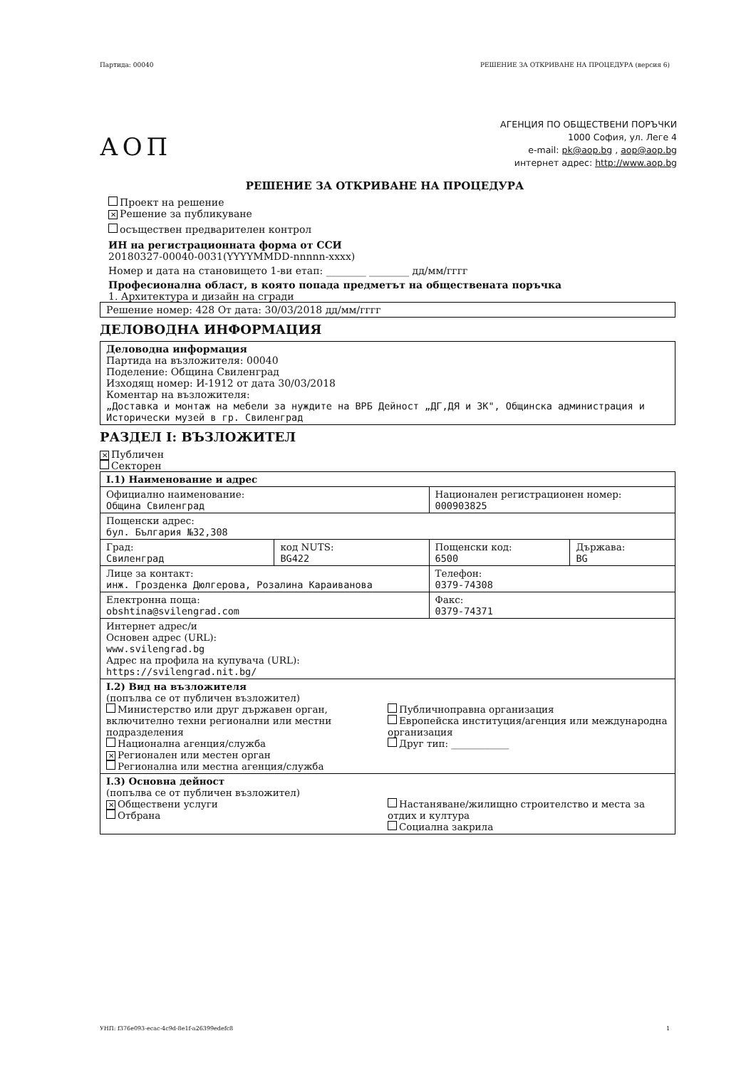Партида: 00040 РЕШЕНИЕ ЗА ОТКРИВАНЕ НА ПРОЦЕДУРА (версия 6)
АОП
АГЕНЦИЯ ПО ОБЩЕСТВЕНИ ПОРЪЧКИ
1000 София, ул. Леге 4
e-mail: pk@aop.bg , aop@aop.bg
интернет адрес: http://www.aop.bg
РЕШЕНИЕ ЗА ОТКРИВАНЕ НА ПРОЦЕДУРА
Проект на решение
✕ Решение за публикуване
осъществен предварителен контрол
ИН на регистрационната форма от ССИ
20180327-00040-0031(YYYYMMDD-nnnnn-xxxx)
Номер и дата на становището 1-ви етап: ________ ________ дд/мм/гггг
Професионална област, в която попада предметът на обществената поръчка
1. Архитектура и дизайн на сгради
Решение номер: 428 От дата: 30/03/2018 дд/мм/гггг
ДЕЛОВОДНА ИНФОРМАЦИЯ
Деловодна информация
Партида на възложителя: 00040
Поделение: Община Свиленград
Изходящ номер: И-1912 от дата 30/03/2018
Коментар на възложителя:
„Доставка и монтаж на мебели за нуждите на ВРБ Дейност „ДГ,ДЯ и ЗК", Общинска администрация и Исторически музей в гр. Свиленград
РАЗДЕЛ I: ВЪЗЛОЖИТЕЛ
✕ Публичен
Секторен
| I.1) Наименование и адрес | | | |
| Официално наименование: Община Свиленград | | Национален регистрационен номер: 000903825 | |
| Пощенски адрес: бул. България №32,308 | | | |
| Град: Свиленград | код NUTS: BG422 | Пощенски код: 6500 | Държава: BG |
| Лице за контакт: инж. Грозденка Дюлгерова, Розалина Караиванова | | Телефон: 0379-74308 | |
| Електронна поща: obshtina@svilengrad.com | | Факс: 0379-74371 | |
| Интернет адрес/и Основен адрес (URL): www.svilengrad.bg Адрес на профила на купувача (URL): https://svilengrad.nit.bg/ | | | |
| I.2) Вид на възложителя (попълва се от публичен възложител) Министерство или друг държавен орган, включително техни регионални или местни подразделения Национална агенция/служба ✕ Регионален или местен орган Регионална или местна агенция/служба Публичноправна организация Европейска институция/агенция или международна организация Друг тип: ____________ | | | |
| I.3) Основна дейност (попълва се от публичен възложител) ✕ Обществени услуги Отбрана Настаняване/жилищно строителство и места за отдих и култура Социална закрила | | | |
УНП: f376e093-ecac-4c9d-8e1f-a26399edefc8 1